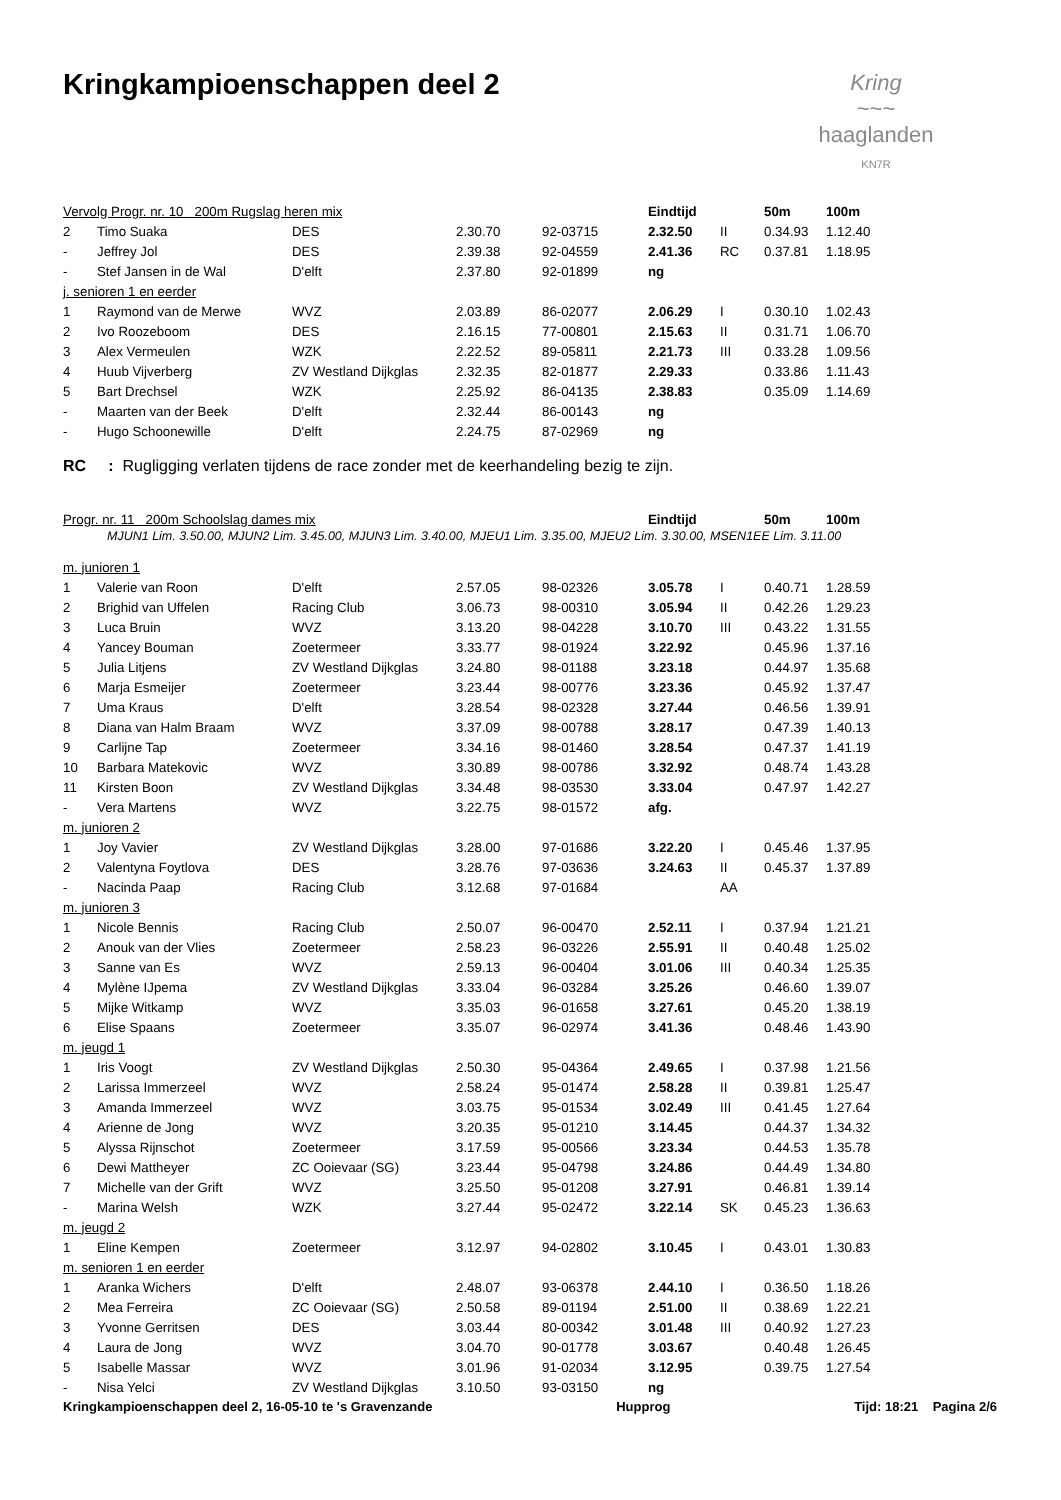Kringkampioenschappen deel 2
Kring
~~~
haaglanden
KN7R
| Vervolg Progr. nr. 10 200m Rugslag heren mix | | | | | Eindtijd | | 50m | 100m |
| 2 | Timo Suaka | DES | 2.30.70 | 92-03715 | 2.32.50 | II | 0.34.93 | 1.12.40 |
| - | Jeffrey Jol | DES | 2.39.38 | 92-04559 | 2.41.36 | RC | 0.37.81 | 1.18.95 |
| - | Stef Jansen in de Wal | D'elft | 2.37.80 | 92-01899 | ng | | | |
| j. senioren 1 en eerder | | | | | | | | |
| 1 | Raymond van de Merwe | WVZ | 2.03.89 | 86-02077 | 2.06.29 | I | 0.30.10 | 1.02.43 |
| 2 | Ivo Roozeboom | DES | 2.16.15 | 77-00801 | 2.15.63 | II | 0.31.71 | 1.06.70 |
| 3 | Alex Vermeulen | WZK | 2.22.52 | 89-05811 | 2.21.73 | III | 0.33.28 | 1.09.56 |
| 4 | Huub Vijverberg | ZV Westland Dijkglas | 2.32.35 | 82-01877 | 2.29.33 | | 0.33.86 | 1.11.43 |
| 5 | Bart Drechsel | WZK | 2.25.92 | 86-04135 | 2.38.83 | | 0.35.09 | 1.14.69 |
| - | Maarten van der Beek | D'elft | 2.32.44 | 86-00143 | ng | | | |
| - | Hugo Schoonewille | D'elft | 2.24.75 | 87-02969 | ng | | | |
RC : Rugligging verlaten tijdens de race zonder met de keerhandeling bezig te zijn.
| Progr. nr. 11 200m Schoolslag dames mix | | | | | Eindtijd | | 50m | 100m |
| MJUN1 Lim. 3.50.00, MJUN2 Lim. 3.45.00, MJUN3 Lim. 3.40.00, MJEU1 Lim. 3.35.00, MJEU2 Lim. 3.30.00, MSEN1EE Lim. 3.11.00 | | | | | | | | |
| m. junioren 1 | | | | | | | | |
| 1 | Valerie van Roon | D'elft | 2.57.05 | 98-02326 | 3.05.78 | I | 0.40.71 | 1.28.59 |
| 2 | Brighid van Uffelen | Racing Club | 3.06.73 | 98-00310 | 3.05.94 | II | 0.42.26 | 1.29.23 |
| 3 | Luca Bruin | WVZ | 3.13.20 | 98-04228 | 3.10.70 | III | 0.43.22 | 1.31.55 |
| 4 | Yancey Bouman | Zoetermeer | 3.33.77 | 98-01924 | 3.22.92 | | 0.45.96 | 1.37.16 |
| 5 | Julia Litjens | ZV Westland Dijkglas | 3.24.80 | 98-01188 | 3.23.18 | | 0.44.97 | 1.35.68 |
| 6 | Marja Esmeijer | Zoetermeer | 3.23.44 | 98-00776 | 3.23.36 | | 0.45.92 | 1.37.47 |
| 7 | Uma Kraus | D'elft | 3.28.54 | 98-02328 | 3.27.44 | | 0.46.56 | 1.39.91 |
| 8 | Diana van Halm Braam | WVZ | 3.37.09 | 98-00788 | 3.28.17 | | 0.47.39 | 1.40.13 |
| 9 | Carlijne Tap | Zoetermeer | 3.34.16 | 98-01460 | 3.28.54 | | 0.47.37 | 1.41.19 |
| 10 | Barbara Matekovic | WVZ | 3.30.89 | 98-00786 | 3.32.92 | | 0.48.74 | 1.43.28 |
| 11 | Kirsten Boon | ZV Westland Dijkglas | 3.34.48 | 98-03530 | 3.33.04 | | 0.47.97 | 1.42.27 |
| - | Vera Martens | WVZ | 3.22.75 | 98-01572 | afg. | | | |
| m. junioren 2 | | | | | | | | |
| 1 | Joy Vavier | ZV Westland Dijkglas | 3.28.00 | 97-01686 | 3.22.20 | I | 0.45.46 | 1.37.95 |
| 2 | Valentyna Foytlova | DES | 3.28.76 | 97-03636 | 3.24.63 | II | 0.45.37 | 1.37.89 |
| - | Nacinda Paap | Racing Club | 3.12.68 | 97-01684 | | AA | | |
| m. junioren 3 | | | | | | | | |
| 1 | Nicole Bennis | Racing Club | 2.50.07 | 96-00470 | 2.52.11 | I | 0.37.94 | 1.21.21 |
| 2 | Anouk van der Vlies | Zoetermeer | 2.58.23 | 96-03226 | 2.55.91 | II | 0.40.48 | 1.25.02 |
| 3 | Sanne van Es | WVZ | 2.59.13 | 96-00404 | 3.01.06 | III | 0.40.34 | 1.25.35 |
| 4 | Mylène IJpema | ZV Westland Dijkglas | 3.33.04 | 96-03284 | 3.25.26 | | 0.46.60 | 1.39.07 |
| 5 | Mijke Witkamp | WVZ | 3.35.03 | 96-01658 | 3.27.61 | | 0.45.20 | 1.38.19 |
| 6 | Elise Spaans | Zoetermeer | 3.35.07 | 96-02974 | 3.41.36 | | 0.48.46 | 1.43.90 |
| m. jeugd 1 | | | | | | | | |
| 1 | Iris Voogt | ZV Westland Dijkglas | 2.50.30 | 95-04364 | 2.49.65 | I | 0.37.98 | 1.21.56 |
| 2 | Larissa Immerzeel | WVZ | 2.58.24 | 95-01474 | 2.58.28 | II | 0.39.81 | 1.25.47 |
| 3 | Amanda Immerzeel | WVZ | 3.03.75 | 95-01534 | 3.02.49 | III | 0.41.45 | 1.27.64 |
| 4 | Arienne de Jong | WVZ | 3.20.35 | 95-01210 | 3.14.45 | | 0.44.37 | 1.34.32 |
| 5 | Alyssa Rijnschot | Zoetermeer | 3.17.59 | 95-00566 | 3.23.34 | | 0.44.53 | 1.35.78 |
| 6 | Dewi Mattheyer | ZC Ooievaar (SG) | 3.23.44 | 95-04798 | 3.24.86 | | 0.44.49 | 1.34.80 |
| 7 | Michelle van der Grift | WVZ | 3.25.50 | 95-01208 | 3.27.91 | | 0.46.81 | 1.39.14 |
| - | Marina Welsh | WZK | 3.27.44 | 95-02472 | 3.22.14 | SK | 0.45.23 | 1.36.63 |
| m. jeugd 2 | | | | | | | | |
| 1 | Eline Kempen | Zoetermeer | 3.12.97 | 94-02802 | 3.10.45 | I | 0.43.01 | 1.30.83 |
| m. senioren 1 en eerder | | | | | | | | |
| 1 | Aranka Wichers | D'elft | 2.48.07 | 93-06378 | 2.44.10 | I | 0.36.50 | 1.18.26 |
| 2 | Mea Ferreira | ZC Ooievaar (SG) | 2.50.58 | 89-01194 | 2.51.00 | II | 0.38.69 | 1.22.21 |
| 3 | Yvonne Gerritsen | DES | 3.03.44 | 80-00342 | 3.01.48 | III | 0.40.92 | 1.27.23 |
| 4 | Laura de Jong | WVZ | 3.04.70 | 90-01778 | 3.03.67 | | 0.40.48 | 1.26.45 |
| 5 | Isabelle Massar | WVZ | 3.01.96 | 91-02034 | 3.12.95 | | 0.39.75 | 1.27.54 |
| - | Nisa Yelci | ZV Westland Dijkglas | 3.10.50 | 93-03150 | ng | | | |
Kringkampioenschappen deel 2, 16-05-10 te 's Gravenzande Hupprog Tijd: 18:21 Pagina 2/6